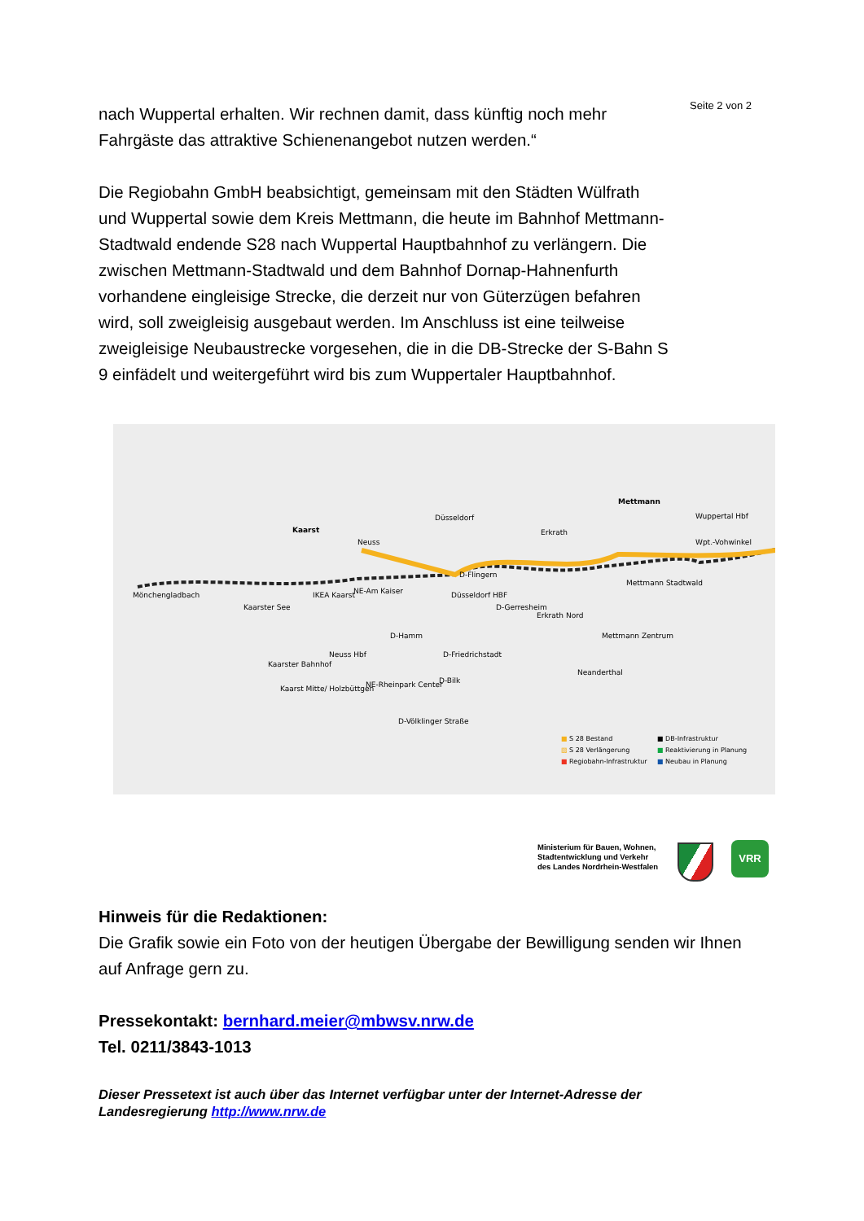Seite 2 von 2
nach Wuppertal erhalten. Wir rechnen damit, dass künftig noch mehr Fahrgäste das attraktive Schienenangebot nutzen werden.“
Die Regiobahn GmbH beabsichtigt, gemeinsam mit den Städten Wülfrath und Wuppertal sowie dem Kreis Mettmann, die heute im Bahnhof Mettmann-Stadtwald endende S28 nach Wuppertal Hauptbahnhof zu verlängern. Die zwischen Mettmann-Stadtwald und dem Bahnhof Dornap-Hahnenfurth vorhandene eingleisige Strecke, die derzeit nur von Güterzügen befahren wird, soll zweigleisig ausgebaut werden. Im Anschluss ist eine teilweise zweigleisige Neubaustrecke vorgesehen, die in die DB-Strecke der S-Bahn S 9 einfädelt und weitergeführt wird bis zum Wuppertaler Hauptbahnhof.
Mönchengladbach
Kaarst
Neuss
Düsseldorf
Erkrath
Mettmann
Wuppertal Hbf
Wpt.-Vohwinkel
Kaarster See
IKEA Kaarst NE-Am Kaiser
D-Flingern
Düsseldorf HBF
D-Gerresheim
Erkrath Nord
Mettmann Stadtwald
D-Hamm
Neuss Hbf D-Friedrichstadt
Mettmann Zentrum
Kaarster Bahnhof
Neanderthal
D-Bilk NE-Rheinpark Center Kaarst Mitte/ Holzbüttgen
D-Völklinger Straße
■ S 28 Bestand
▨ S 28 Verlängerung
■ Regiobahn-Infrastruktur
■ DB-Infrastruktur
■ Reaktivierung in Planung
■ Neubau in Planung
Ministerium für Bauen, Wohnen,
Stadtentwicklung und Verkehr
des Landes Nordrhein-Westfalen
VRR
Hinweis für die Redaktionen:
Die Grafik sowie ein Foto von der heutigen Übergabe der Bewilligung senden wir Ihnen auf Anfrage gern zu.
Pressekontakt: bernhard.meier@mbwsv.nrw.de
Tel. 0211/3843-1013
Dieser Pressetext ist auch über das Internet verfügbar unter der Internet-Adresse der Landesregierung http://www.nrw.de